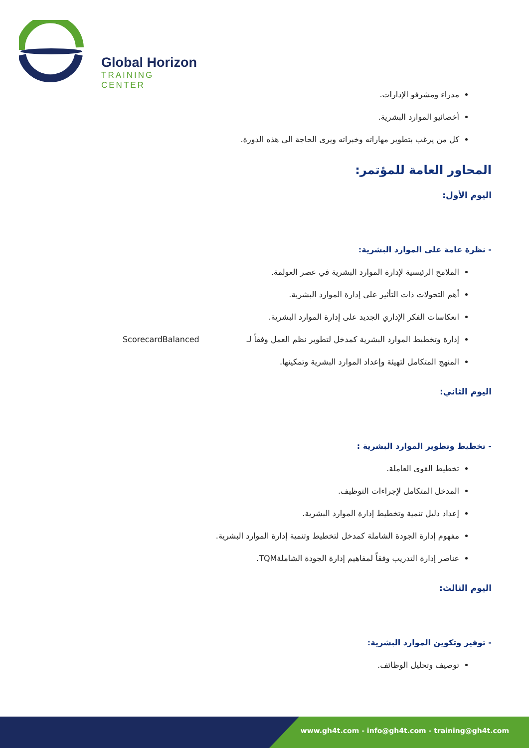Global Horizon
TRAINING CENTER
مدراء ومشرفو الإدارات.
أخصائيو الموارد البشرية.
كل من يرغب بتطوير مهاراته وخبراته ويرى الحاجة الى هذه الدورة.
المحاور العامة للمؤتمر:
اليوم الأول:
- نظرة عامة على الموارد البشرية:
الملامح الرئيسية لإدارة الموارد البشرية في عصر العولمة.
أهم التحولات ذات التأثير على إدارة الموارد البشرية.
انعكاسات الفكر الإداري الجديد على إدارة الموارد البشرية.
إدارة وتخطيط الموارد البشرية كمدخل لتطوير نظم العمل وفقاً لـ ScorecardBalanced
المنهج المتكامل لتهيئة وإعداد الموارد البشرية وتمكينها.
اليوم الثاني:
- تخطيط وتطوير الموارد البشرية :
تخطيط القوى العاملة.
المدخل المتكامل لإجراءات التوظيف.
إعداد دليل تنمية وتخطيط إدارة الموارد البشرية.
مفهوم إدارة الجودة الشاملة كمدخل لتخطيط وتنمية إدارة الموارد البشرية.
عناصر إدارة التدريب وفقاً لمفاهيم إدارة الجودة الشاملةTQM.
اليوم الثالث:
- توفير وتكوين الموارد البشرية:
توصيف وتحليل الوظائف.
www.gh4t.com - info@gh4t.com - training@gh4t.com